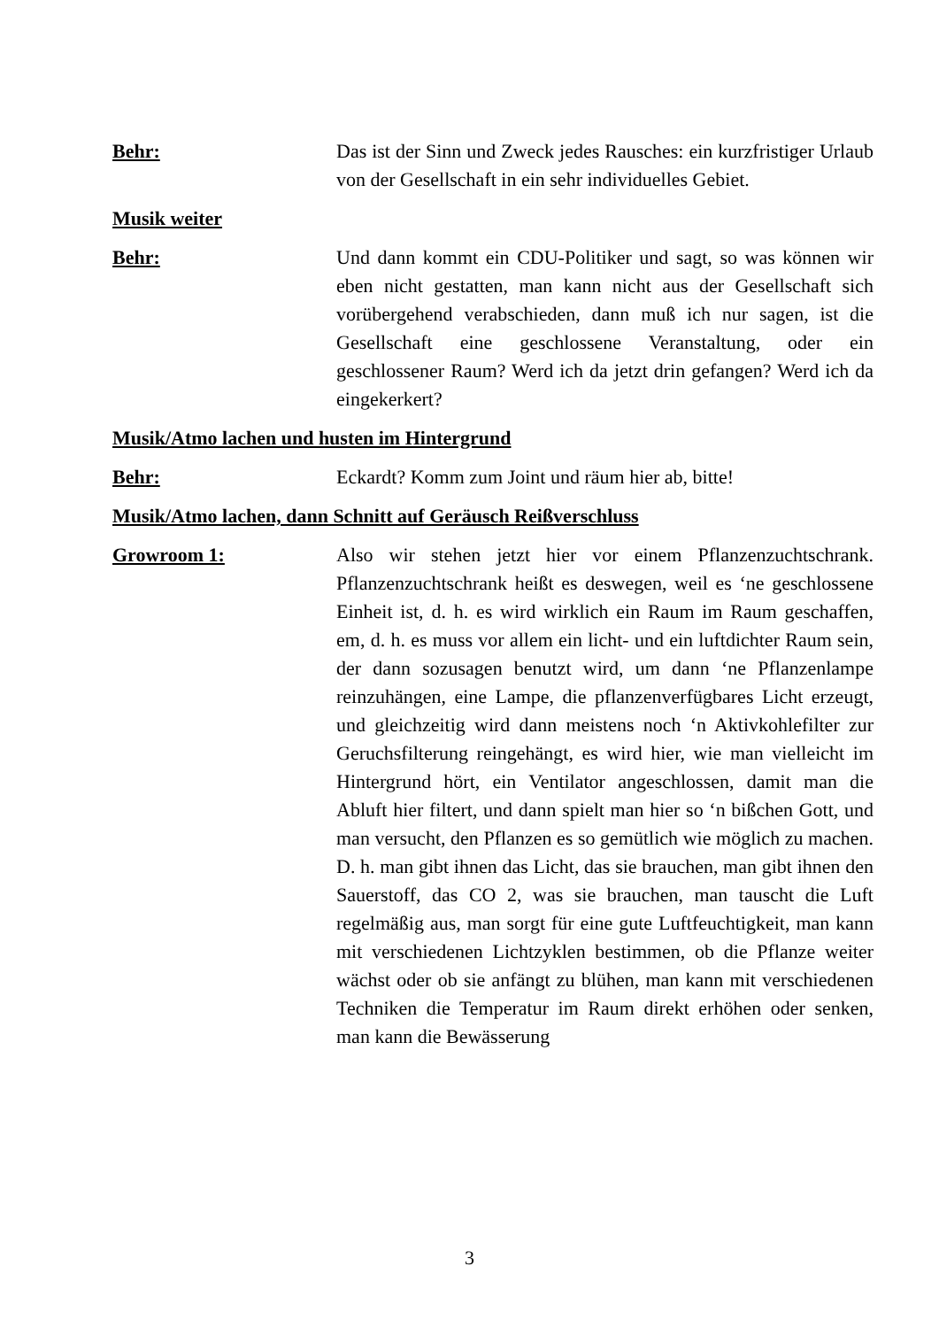Behr: Das ist der Sinn und Zweck jedes Rausches: ein kurzfristiger Urlaub von der Gesellschaft in ein sehr individuelles Gebiet.
Musik weiter
Behr: Und dann kommt ein CDU-Politiker und sagt, so was können wir eben nicht gestatten, man kann nicht aus der Gesellschaft sich vorübergehend verabschieden, dann muß ich nur sagen, ist die Gesellschaft eine geschlossene Veranstaltung, oder ein geschlossener Raum? Werd ich da jetzt drin gefangen? Werd ich da eingekerkert?
Musik/Atmo lachen und husten im Hintergrund
Behr: Eckardt? Komm zum Joint und räum hier ab, bitte!
Musik/Atmo lachen, dann Schnitt auf Geräusch Reißverschluss
Growroom 1: Also wir stehen jetzt hier vor einem Pflanzenzuchtschrank. Pflanzenzuchtschrank heißt es deswegen, weil es ‘ne geschlossene Einheit ist, d. h. es wird wirklich ein Raum im Raum geschaffen, em, d. h. es muss vor allem ein licht- und ein luftdichter Raum sein, der dann sozusagen benutzt wird, um dann ‘ne Pflanzenlampe reinzuhängen, eine Lampe, die pflanzenverfügbares Licht erzeugt, und gleichzeitig wird dann meistens noch ‘n Aktivkohlefilter zur Geruchsfilterung reingehängt, es wird hier, wie man vielleicht im Hintergrund hört, ein Ventilator angeschlossen, damit man die Abluft hier filtert, und dann spielt man hier so ‘n bißchen Gott, und man versucht, den Pflanzen es so gemütlich wie möglich zu machen. D. h. man gibt ihnen das Licht, das sie brauchen, man gibt ihnen den Sauerstoff, das CO 2, was sie brauchen, man tauscht die Luft regelmäßig aus, man sorgt für eine gute Luftfeuchtigkeit, man kann mit verschiedenen Lichtzyklen bestimmen, ob die Pflanze weiter wächst oder ob sie anfängt zu blühen, man kann mit verschiedenen Techniken die Temperatur im Raum direkt erhöhen oder senken, man kann die Bewässerung
3